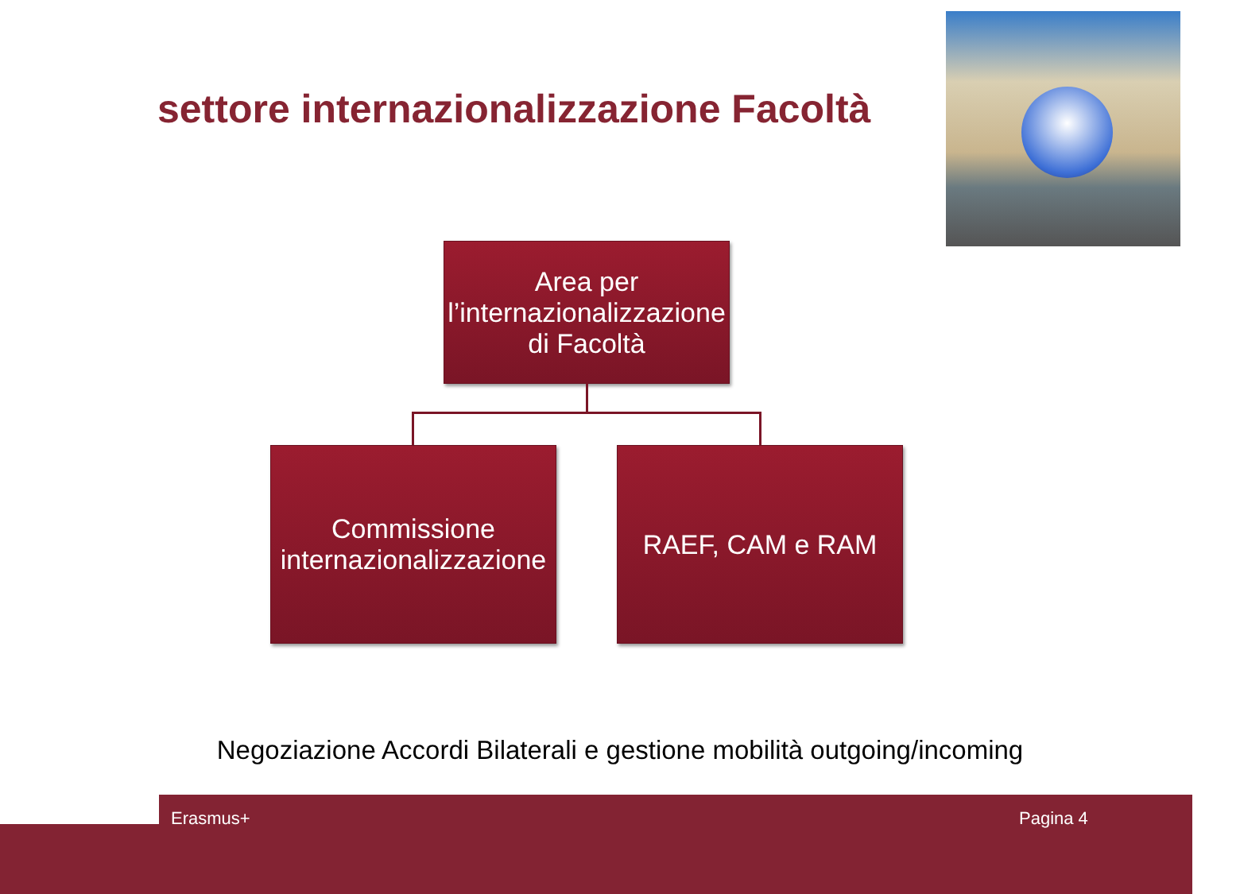settore internazionalizzazione Facoltà
Area per l’internazionalizzazione di Facoltà
Commissione internazionalizzazione
RAEF, CAM e RAM
Negoziazione Accordi Bilaterali e gestione mobilità outgoing/incoming
Erasmus+ Pagina 4